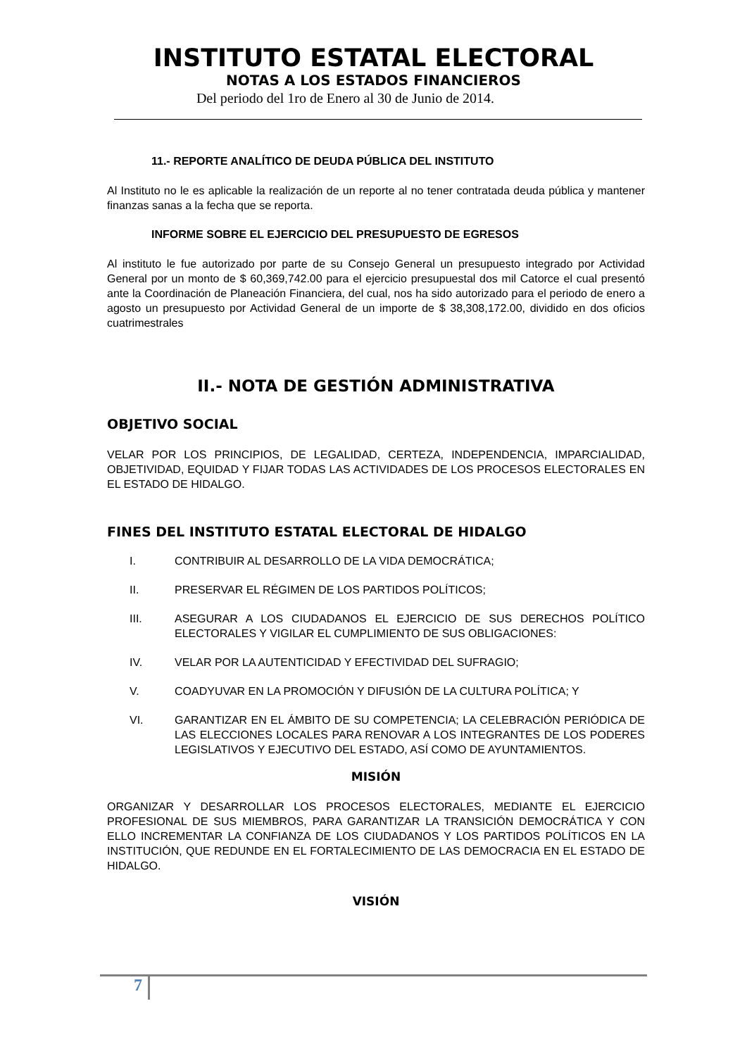INSTITUTO ESTATAL ELECTORAL
NOTAS A LOS ESTADOS FINANCIEROS
Del periodo del 1ro de Enero al 30 de Junio de 2014.
11.- REPORTE ANALÍTICO DE DEUDA PÚBLICA DEL INSTITUTO
Al Instituto no le es aplicable la realización de un reporte al no tener contratada deuda pública y mantener finanzas sanas a la fecha que se reporta.
INFORME SOBRE EL EJERCICIO DEL PRESUPUESTO DE EGRESOS
Al instituto le fue autorizado por parte de su Consejo General un presupuesto integrado por Actividad General por un monto de $ 60,369,742.00 para el ejercicio presupuestal dos mil Catorce el cual presentó ante la Coordinación de Planeación Financiera, del cual, nos ha sido autorizado para el periodo de enero a agosto un presupuesto por Actividad General de un importe de $ 38,308,172.00, dividido en dos oficios cuatrimestrales
II.- NOTA DE GESTIÓN ADMINISTRATIVA
OBJETIVO SOCIAL
VELAR POR LOS PRINCIPIOS, DE LEGALIDAD, CERTEZA, INDEPENDENCIA, IMPARCIALIDAD, OBJETIVIDAD, EQUIDAD Y FIJAR TODAS LAS ACTIVIDADES DE LOS PROCESOS ELECTORALES EN EL ESTADO DE HIDALGO.
FINES DEL INSTITUTO ESTATAL ELECTORAL DE HIDALGO
I. CONTRIBUIR AL DESARROLLO DE LA VIDA DEMOCRÁTICA;
II. PRESERVAR EL RÉGIMEN DE LOS PARTIDOS POLÍTICOS;
III. ASEGURAR A LOS CIUDADANOS EL EJERCICIO DE SUS DERECHOS POLÍTICO ELECTORALES Y VIGILAR EL CUMPLIMIENTO DE SUS OBLIGACIONES:
IV. VELAR POR LA AUTENTICIDAD Y EFECTIVIDAD DEL SUFRAGIO;
V. COADYUVAR EN LA PROMOCIÓN Y DIFUSIÓN DE LA CULTURA POLÍTICA; Y
VI. GARANTIZAR EN EL ÁMBITO DE SU COMPETENCIA; LA CELEBRACIÓN PERIÓDICA DE LAS ELECCIONES LOCALES PARA RENOVAR A LOS INTEGRANTES DE LOS PODERES LEGISLATIVOS Y EJECUTIVO DEL ESTADO, ASÍ COMO DE AYUNTAMIENTOS.
MISIÓN
ORGANIZAR Y DESARROLLAR LOS PROCESOS ELECTORALES, MEDIANTE EL EJERCICIO PROFESIONAL DE SUS MIEMBROS, PARA GARANTIZAR LA TRANSICIÓN DEMOCRÁTICA Y CON ELLO INCREMENTAR LA CONFIANZA DE LOS CIUDADANOS Y LOS PARTIDOS POLÍTICOS EN LA INSTITUCIÓN, QUE REDUNDE EN EL FORTALECIMIENTO DE LAS DEMOCRACIA EN EL ESTADO DE HIDALGO.
VISIÓN
7